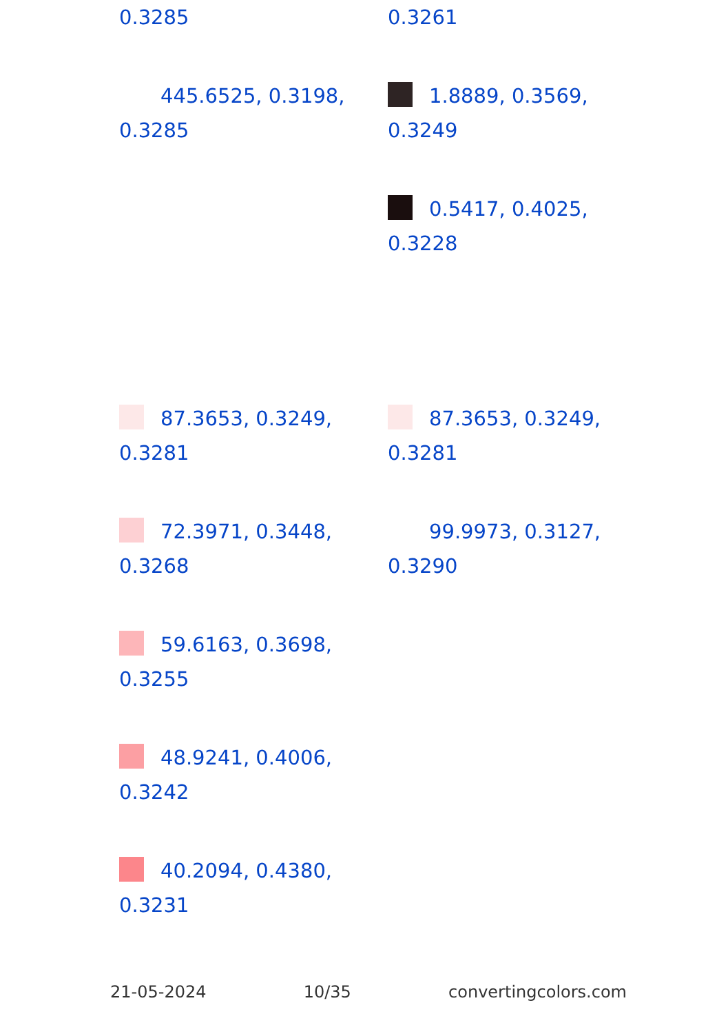0.3285
445.6525, 0.3198, 0.3285
87.3653, 0.3249, 0.3281
72.3971, 0.3448, 0.3268
59.6163, 0.3698, 0.3255
48.9241, 0.4006, 0.3242
40.2094, 0.4380, 0.3231
0.3261
1.8889, 0.3569, 0.3249
0.5417, 0.4025, 0.3228
87.3653, 0.3249, 0.3281
99.9973, 0.3127, 0.3290
21-05-2024 10/35 convertingcolors.com